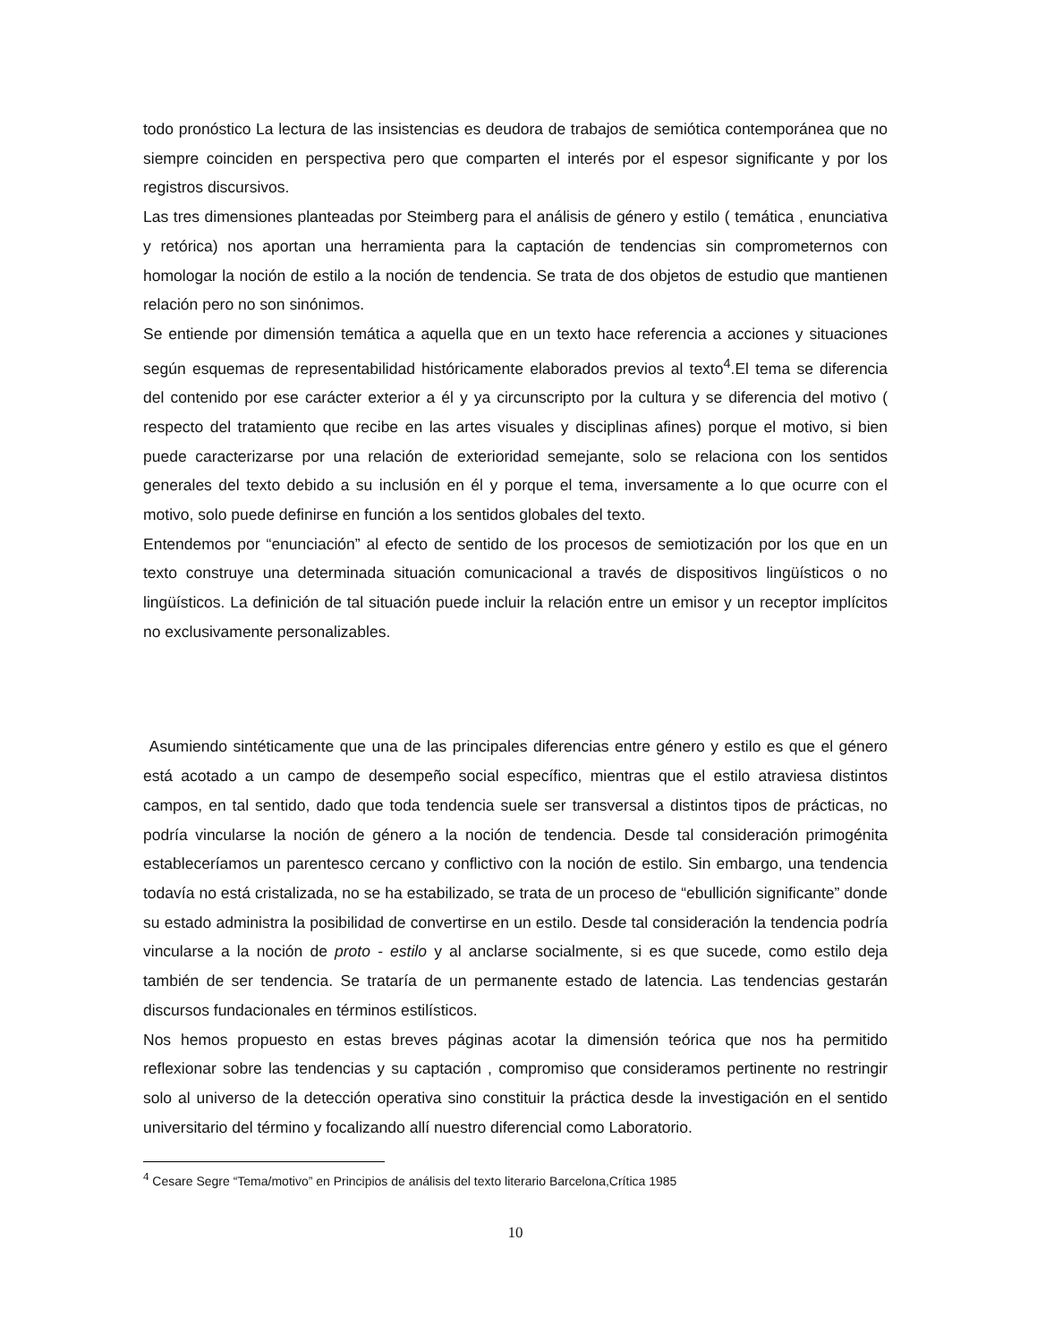todo pronóstico La lectura de las insistencias es deudora de trabajos de semiótica contemporánea que no siempre coinciden en perspectiva pero que comparten el interés por el espesor significante y por los registros discursivos.
Las tres dimensiones planteadas por Steimberg para el análisis de género y estilo ( temática , enunciativa y retórica) nos aportan una herramienta para la captación de tendencias sin comprometernos con homologar la noción de estilo a la noción de tendencia. Se trata de dos objetos de estudio que mantienen relación pero no son sinónimos.
Se entiende por dimensión temática a aquella que en un texto hace referencia a acciones y situaciones según esquemas de representabilidad históricamente elaborados previos al texto<sup>4</sup>.El tema se diferencia del contenido por ese carácter exterior a él y ya circunscripto por la cultura y se diferencia del motivo ( respecto del tratamiento que recibe en las artes visuales y disciplinas afines) porque el motivo, si bien puede caracterizarse por una relación de exterioridad semejante, solo se relaciona con los sentidos generales del texto debido a su inclusión en él y porque el tema, inversamente a lo que ocurre con el motivo, solo puede definirse en función a los sentidos globales del texto.
Entendemos por “enunciación” al efecto de sentido de los procesos de semiotización por los que en un texto construye una determinada situación comunicacional a través de dispositivos lingüísticos o no lingüísticos. La definición de tal situación puede incluir la relación entre un emisor y un receptor implícitos no exclusivamente personalizables.
Asumiendo sintéticamente que una de las principales diferencias entre género y estilo es que el género está acotado a un campo de desempeño social específico, mientras que el estilo atraviesa distintos campos, en tal sentido, dado que toda tendencia suele ser transversal a distintos tipos de prácticas, no podría vincularse la noción de género a la noción de tendencia. Desde tal consideración primogénita estableceríamos un parentesco cercano y conflictivo con la noción de estilo. Sin embargo, una tendencia todavía no está cristalizada, no se ha estabilizado, se trata de un proceso de “ebullición significante” donde su estado administra la posibilidad de convertirse en un estilo. Desde tal consideración la tendencia podría vincularse a la noción de proto - estilo y al anclarse socialmente, si es que sucede, como estilo deja también de ser tendencia. Se trataría de un permanente estado de latencia. Las tendencias gestarán discursos fundacionales en términos estilísticos.
Nos hemos propuesto en estas breves páginas acotar la dimensión teórica que nos ha permitido reflexionar sobre las tendencias y su captación , compromiso que consideramos pertinente no restringir solo al universo de la detección operativa sino constituir la práctica desde la investigación en el sentido universitario del término y focalizando allí nuestro diferencial como Laboratorio.
<sup>4</sup> Cesare Segre “Tema/motivo” en Principios de análisis del texto literario Barcelona,Crítica 1985
10